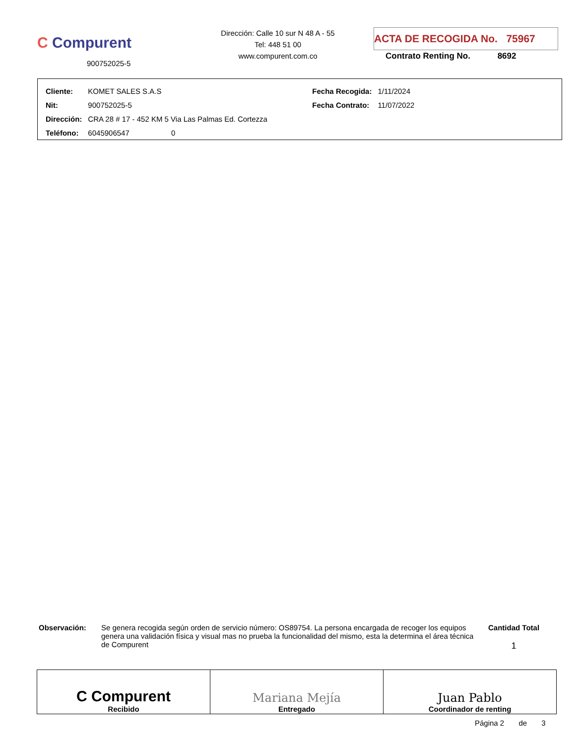C Compurent
900752025-5
Dirección: Calle 10 sur N 48 A - 55
Tel: 448 51 00
www.compurent.com.co
ACTA DE RECOGIDA No. 75967
Contrato Renting No. 8692
| Cliente: | KOMET SALES S.A.S | Fecha Recogida: | 1/11/2024 |
| Nit: | 900752025-5 | Fecha Contrato: | 11/07/2022 |
| Dirección: | CRA 28 # 17 - 452 KM 5 Via Las Palmas Ed. Cortezza | | |
| Teléfono: | 6045906547 0 | | |
Observación: Se genera recogida según orden de servicio número: OS89754. La persona encargada de recoger los equipos genera una validación física y visual mas no prueba la funcionalidad del mismo, esta la determina el área técnica de Compurent
Cantidad Total
1
| C Compurent Recibido | Mariana Mejía Entregado | Juan Pablo Coordinador de renting |
Página 2 de 3